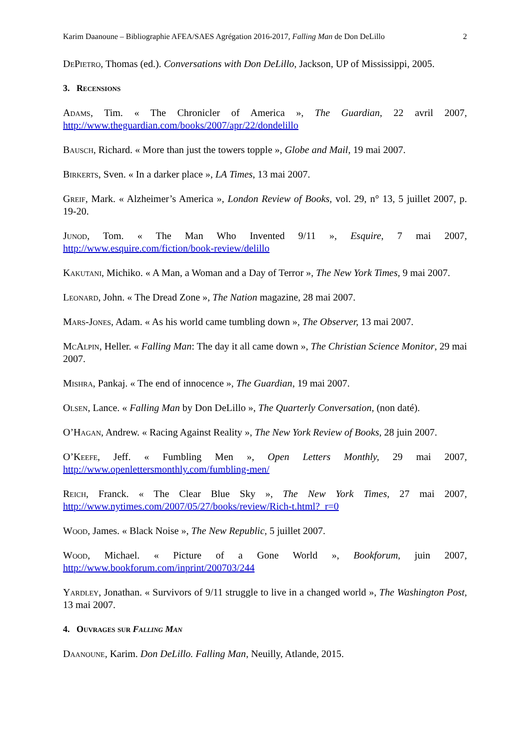Karim Daanoune – Bibliographie AFEA/SAES Agrégation 2016-2017, Falling Man de Don DeLillo 2
DePietro, Thomas (ed.). Conversations with Don DeLillo, Jackson, UP of Mississippi, 2005.
3. Recensions
Adams, Tim. « The Chronicler of America », The Guardian, 22 avril 2007, http://www.theguardian.com/books/2007/apr/22/dondelillo
Bausch, Richard. « More than just the towers topple », Globe and Mail, 19 mai 2007.
Birkerts, Sven. « In a darker place », LA Times, 13 mai 2007.
Greif, Mark. « Alzheimer’s America », London Review of Books, vol. 29, n° 13, 5 juillet 2007, p. 19-20.
Junod, Tom. « The Man Who Invented 9/11 », Esquire, 7 mai 2007, http://www.esquire.com/fiction/book-review/delillo
Kakutani, Michiko. « A Man, a Woman and a Day of Terror », The New York Times, 9 mai 2007.
Leonard, John. « The Dread Zone », The Nation magazine, 28 mai 2007.
Mars-Jones, Adam. « As his world came tumbling down », The Observer, 13 mai 2007.
McAlpin, Heller. « Falling Man: The day it all came down », The Christian Science Monitor, 29 mai 2007.
Mishra, Pankaj. « The end of innocence », The Guardian, 19 mai 2007.
Olsen, Lance. « Falling Man by Don DeLillo », The Quarterly Conversation, (non daté).
O’Hagan, Andrew. « Racing Against Reality », The New York Review of Books, 28 juin 2007.
O’Keefe, Jeff. « Fumbling Men », Open Letters Monthly, 29 mai 2007, http://www.openlettersmonthly.com/fumbling-men/
Reich, Franck. « The Clear Blue Sky », The New York Times, 27 mai 2007, http://www.nytimes.com/2007/05/27/books/review/Rich-t.html?_r=0
Wood, James. « Black Noise », The New Republic, 5 juillet 2007.
Wood, Michael. « Picture of a Gone World », Bookforum, juin 2007, http://www.bookforum.com/inprint/200703/244
Yardley, Jonathan. « Survivors of 9/11 struggle to live in a changed world », The Washington Post, 13 mai 2007.
4. Ouvrages sur Falling Man
Daanoune, Karim. Don DeLillo. Falling Man, Neuilly, Atlande, 2015.